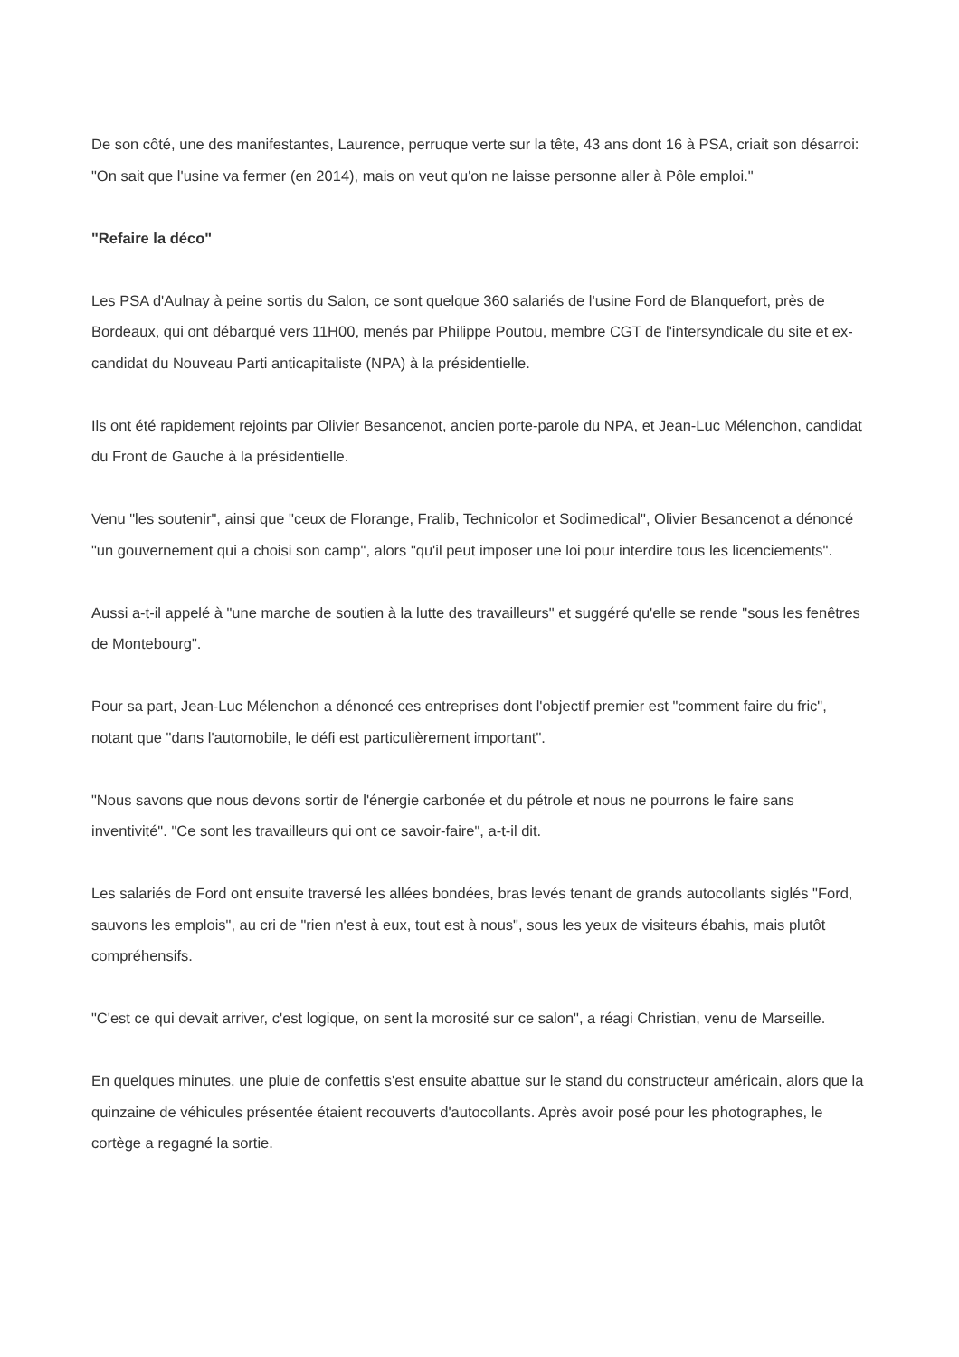De son côté, une des manifestantes, Laurence, perruque verte sur la tête, 43 ans dont 16 à PSA, criait son désarroi: "On sait que l'usine va fermer (en 2014), mais on veut qu'on ne laisse personne aller à Pôle emploi."
"Refaire la déco"
Les PSA d'Aulnay à peine sortis du Salon, ce sont quelque 360 salariés de l'usine Ford de Blanquefort, près de Bordeaux, qui ont débarqué vers 11H00, menés par Philippe Poutou, membre CGT de l'intersyndicale du site et ex-candidat du Nouveau Parti anticapitaliste (NPA) à la présidentielle.
Ils ont été rapidement rejoints par Olivier Besancenot, ancien porte-parole du NPA, et Jean-Luc Mélenchon, candidat du Front de Gauche à la présidentielle.
Venu "les soutenir", ainsi que "ceux de Florange, Fralib, Technicolor et Sodimedical", Olivier Besancenot a dénoncé "un gouvernement qui a choisi son camp", alors "qu'il peut imposer une loi pour interdire tous les licenciements".
Aussi a-t-il appelé à "une marche de soutien à la lutte des travailleurs" et suggéré qu'elle se rende "sous les fenêtres de Montebourg".
Pour sa part, Jean-Luc Mélenchon a dénoncé ces entreprises dont l'objectif premier est "comment faire du fric", notant que "dans l'automobile, le défi est particulièrement important".
"Nous savons que nous devons sortir de l'énergie carbonée et du pétrole et nous ne pourrons le faire sans inventivité". "Ce sont les travailleurs qui ont ce savoir-faire", a-t-il dit.
Les salariés de Ford ont ensuite traversé les allées bondées, bras levés tenant de grands autocollants siglés "Ford, sauvons les emplois", au cri de "rien n'est à eux, tout est à nous", sous les yeux de visiteurs ébahis, mais plutôt compréhensifs.
"C'est ce qui devait arriver, c'est logique, on sent la morosité sur ce salon", a réagi Christian, venu de Marseille.
En quelques minutes, une pluie de confettis s'est ensuite abattue sur le stand du constructeur américain, alors que la quinzaine de véhicules présentée étaient recouverts d'autocollants. Après avoir posé pour les photographes, le cortège a regagné la sortie.